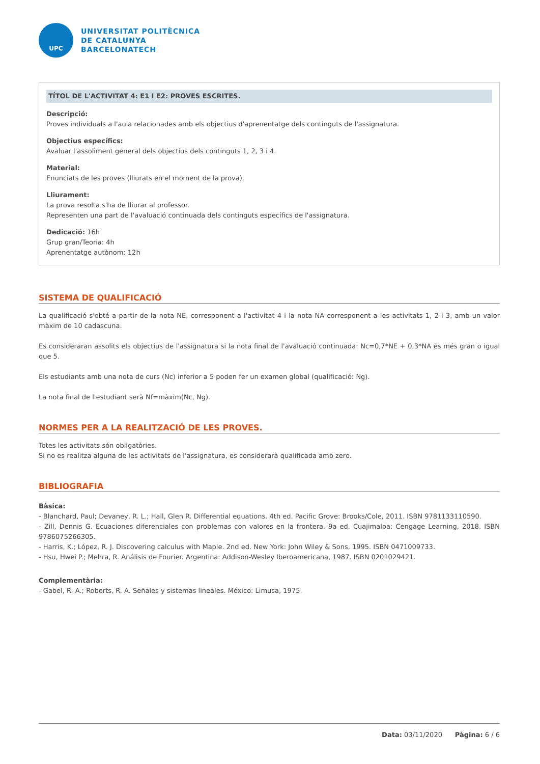UPC
UNIVERSITAT POLITÈCNICA
DE CATALUNYA
BARCELONATECH
TÍTOL DE L'ACTIVITAT 4: E1 I E2: PROVES ESCRITES.
Descripció:
Proves individuals a l'aula relacionades amb els objectius d'aprenentatge dels continguts de l'assignatura.
Objectius específics:
Avaluar l'assoliment general dels objectius dels continguts 1, 2, 3 i 4.
Material:
Enunciats de les proves (lliurats en el moment de la prova).
Lliurament:
La prova resolta s'ha de lliurar al professor.
Representen una part de l'avaluació continuada dels continguts específics de l'assignatura.
Dedicació: 16h
Grup gran/Teoria: 4h
Aprenentatge autònom: 12h
SISTEMA DE QUALIFICACIÓ
La qualificació s'obté a partir de la nota NE, corresponent a l'activitat 4 i la nota NA corresponent a les activitats 1, 2 i 3, amb un valor màxim de 10 cadascuna.
Es consideraran assolits els objectius de l'assignatura si la nota final de l'avaluació continuada: Nc=0,7*NE + 0,3*NA és més gran o igual que 5.
Els estudiants amb una nota de curs (Nc) inferior a 5 poden fer un examen global (qualificació: Ng).
La nota final de l'estudiant serà Nf=màxim(Nc, Ng).
NORMES PER A LA REALITZACIÓ DE LES PROVES.
Totes les activitats són obligatòries.
Si no es realitza alguna de les activitats de l'assignatura, es considerarà qualificada amb zero.
BIBLIOGRAFIA
Bàsica:
- Blanchard, Paul; Devaney, R. L.; Hall, Glen R. Differential equations. 4th ed. Pacific Grove: Brooks/Cole, 2011. ISBN 9781133110590.
- Zill, Dennis G. Ecuaciones diferenciales con problemas con valores en la frontera. 9a ed. Cuajimalpa: Cengage Learning, 2018. ISBN 9786075266305.
- Harris, K.; López, R. J. Discovering calculus with Maple. 2nd ed. New York: John Wiley & Sons, 1995. ISBN 0471009733.
- Hsu, Hwei P.; Mehra, R. Análisis de Fourier. Argentina: Addison-Wesley Iberoamericana, 1987. ISBN 0201029421.
Complementària:
- Gabel, R. A.; Roberts, R. A. Señales y sistemas lineales. México: Limusa, 1975.
Data: 03/11/2020 Pàgina: 6 / 6